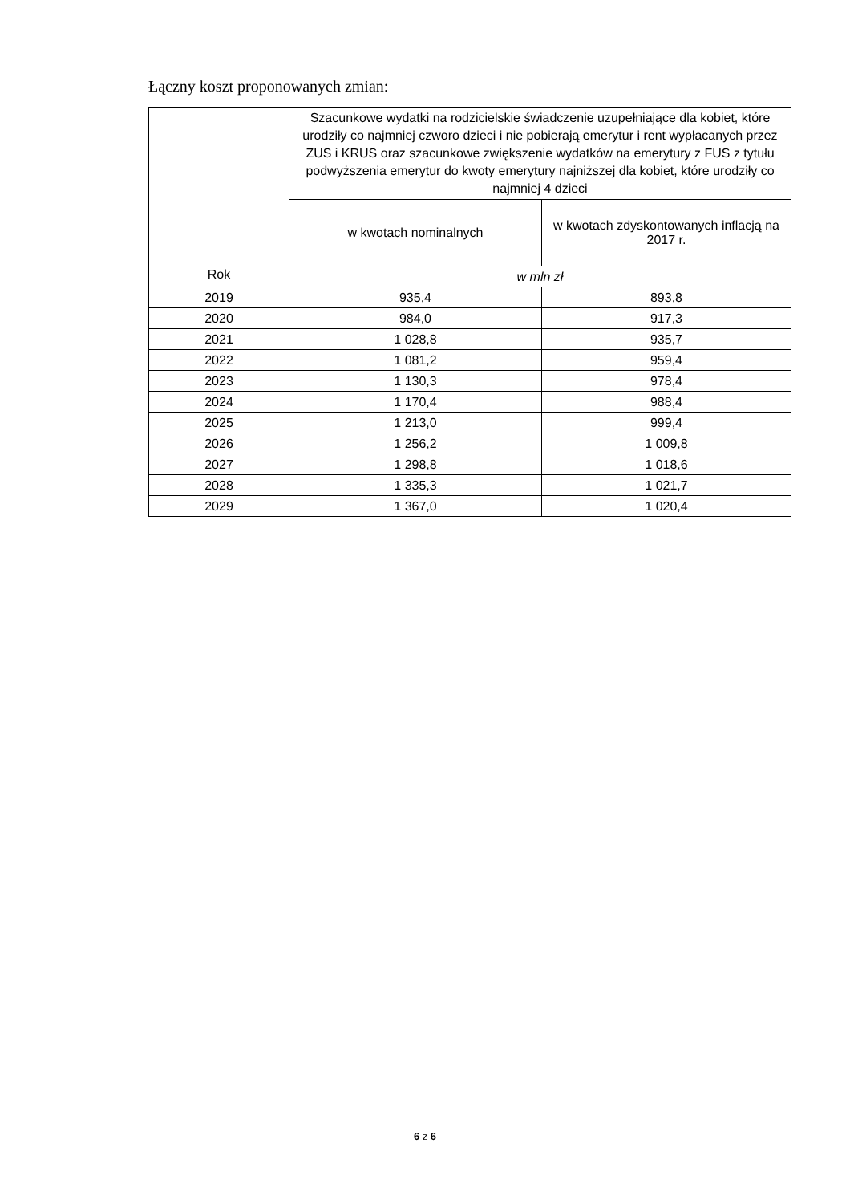Łączny koszt proponowanych zmian:
| Rok | Szacunkowe wydatki na rodzicielskie świadczenie uzupełniające dla kobiet, które urodziły co najmniej czworo dzieci i nie pobierają emerytur i rent wypłacanych przez ZUS i KRUS oraz szacunkowe zwiększenie wydatków na emerytury z FUS z tytułu podwyższenia emerytur do kwoty emerytury najniższej dla kobiet, które urodziły co najmniej 4 dzieci | |
| --- | --- | --- |
| | w kwotach nominalnych | w kwotach zdyskontowanych inflacją na 2017 r. |
| | w mln zł | |
| 2019 | 935,4 | 893,8 |
| 2020 | 984,0 | 917,3 |
| 2021 | 1 028,8 | 935,7 |
| 2022 | 1 081,2 | 959,4 |
| 2023 | 1 130,3 | 978,4 |
| 2024 | 1 170,4 | 988,4 |
| 2025 | 1 213,0 | 999,4 |
| 2026 | 1 256,2 | 1 009,8 |
| 2027 | 1 298,8 | 1 018,6 |
| 2028 | 1 335,3 | 1 021,7 |
| 2029 | 1 367,0 | 1 020,4 |
6 z 6